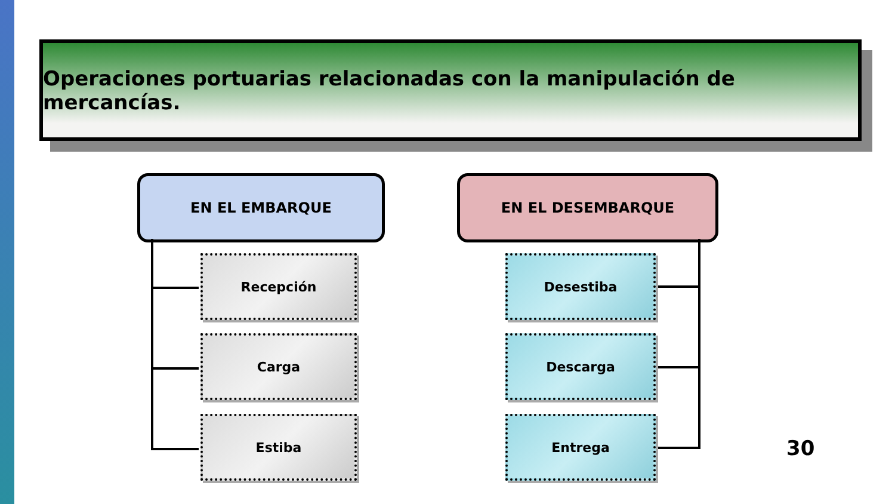Operaciones portuarias relacionadas con la manipulación de mercancías.
EN EL EMBARQUE
Recepción
Carga
Estiba
EN EL DESEMBARQUE
Desestiba
Descarga
Entrega
30